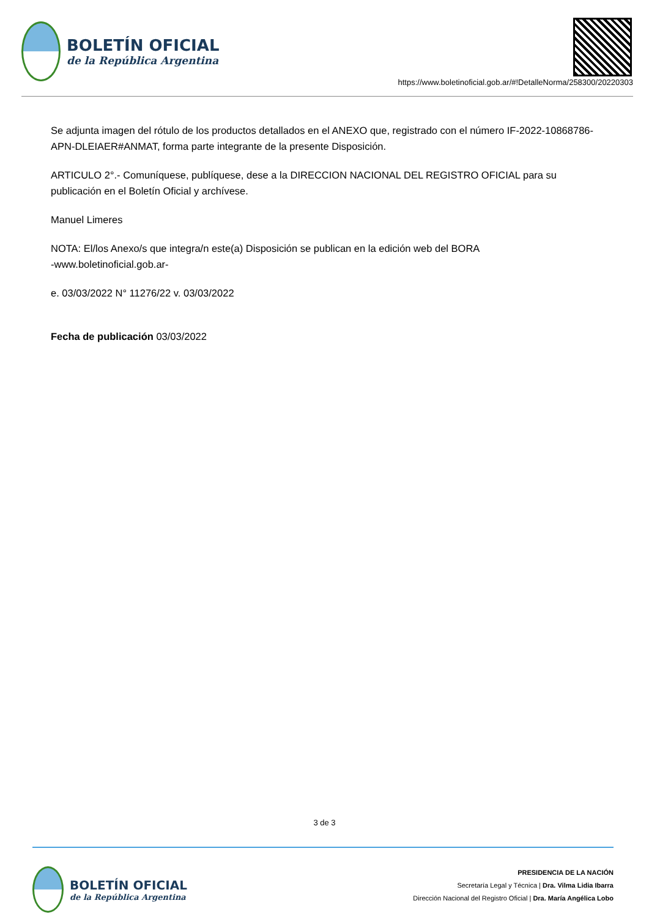BOLETÍN OFICIAL
de la República Argentina
https://www.boletinoficial.gob.ar/#!DetalleNorma/258300/20220303
Se adjunta imagen del rótulo de los productos detallados en el ANEXO que, registrado con el número IF-2022-10868786-APN-DLEIAER#ANMAT, forma parte integrante de la presente Disposición.
ARTICULO 2°.- Comuníquese, publíquese, dese a la DIRECCION NACIONAL DEL REGISTRO OFICIAL para su publicación en el Boletín Oficial y archívese.
Manuel Limeres
NOTA: El/los Anexo/s que integra/n este(a) Disposición se publican en la edición web del BORA
-www.boletinoficial.gob.ar-
e. 03/03/2022 N° 11276/22 v. 03/03/2022
Fecha de publicación 03/03/2022
3 de 3
BOLETÍN OFICIAL
de la República Argentina
PRESIDENCIA DE LA NACIÓN
Secretaría Legal y Técnica | Dra. Vilma Lidia Ibarra
Dirección Nacional del Registro Oficial | Dra. María Angélica Lobo